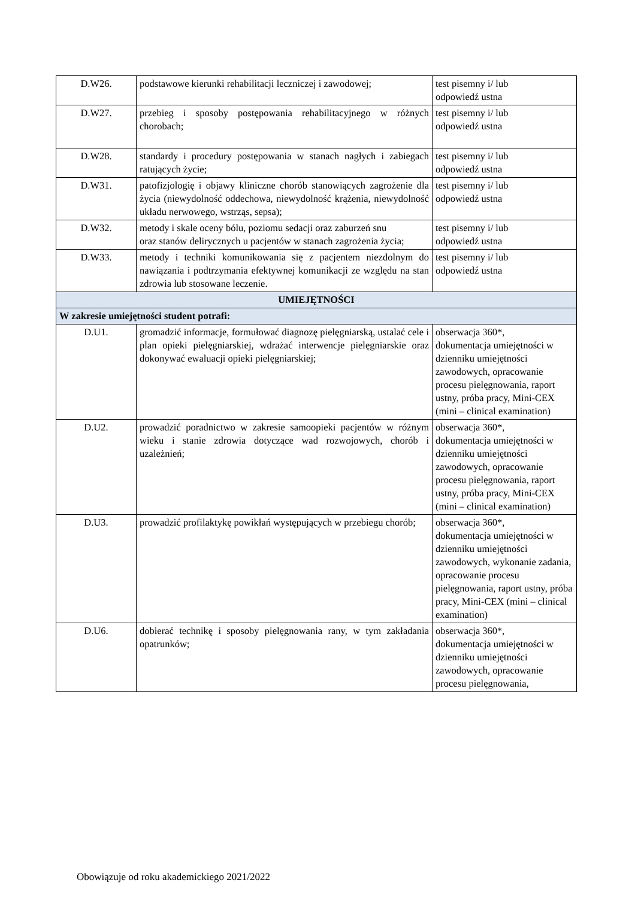| D.W26. | podstawowe kierunki rehabilitacji leczniczej i zawodowej; | test pisemny i/ lub odpowiedź ustna |
| D.W27. | przebieg i sposoby postępowania rehabilitacyjnego w różnych chorobach; | test pisemny i/ lub odpowiedź ustna |
| D.W28. | standardy i procedury postępowania w stanach nagłych i zabiegach ratujących życie; | test pisemny i/ lub odpowiedź ustna |
| D.W31. | patofizjologię i objawy kliniczne chorób stanowiących zagrożenie dla życia (niewydolność oddechowa, niewydolność krążenia, niewydolność układu nerwowego, wstrząs, sepsa); | test pisemny i/ lub odpowiedź ustna |
| D.W32. | metody i skale oceny bólu, poziomu sedacji oraz zaburzeń snu oraz stanów delirycznych u pacjentów w stanach zagrożenia życia; | test pisemny i/ lub odpowiedź ustna |
| D.W33. | metody i techniki komunikowania się z pacjentem niezdolnym do nawiązania i podtrzymania efektywnej komunikacji ze względu na stan zdrowia lub stosowane leczenie. | test pisemny i/ lub odpowiedź ustna |
| UMIEJĘTNOŚCI | | |
| W zakresie umiejętności student potrafi: | | |
| D.U1. | gromadzić informacje, formułować diagnozę pielęgniarską, ustalać cele i plan opieki pielęgniarskiej, wdrażać interwencje pielęgniarskie oraz dokonywać ewaluacji opieki pielęgniarskiej; | obserwacja 360*, dokumentacja umiejętności w dzienniku umiejętności zawodowych, opracowanie procesu pielęgnowania, raport ustny, próba pracy, Mini-CEX (mini – clinical examination) |
| D.U2. | prowadzić poradnictwo w zakresie samoopieki pacjentów w różnym wieku i stanie zdrowia dotyczące wad rozwojowych, chorób i uzależnień; | obserwacja 360*, dokumentacja umiejętności w dzienniku umiejętności zawodowych, opracowanie procesu pielęgnowania, raport ustny, próba pracy, Mini-CEX (mini – clinical examination) |
| D.U3. | prowadzić profilaktykę powikłań występujących w przebiegu chorób; | obserwacja 360*, dokumentacja umiejętności w dzienniku umiejętności zawodowych, wykonanie zadania, opracowanie procesu pielęgnowania, raport ustny, próba pracy, Mini-CEX (mini – clinical examination) |
| D.U6. | dobierać technikę i sposoby pielęgnowania rany, w tym zakładania opatrunków; | obserwacja 360*, dokumentacja umiejętności w dzienniku umiejętności zawodowych, opracowanie procesu pielęgnowania, |
Obowiązuje od roku akademickiego 2021/2022